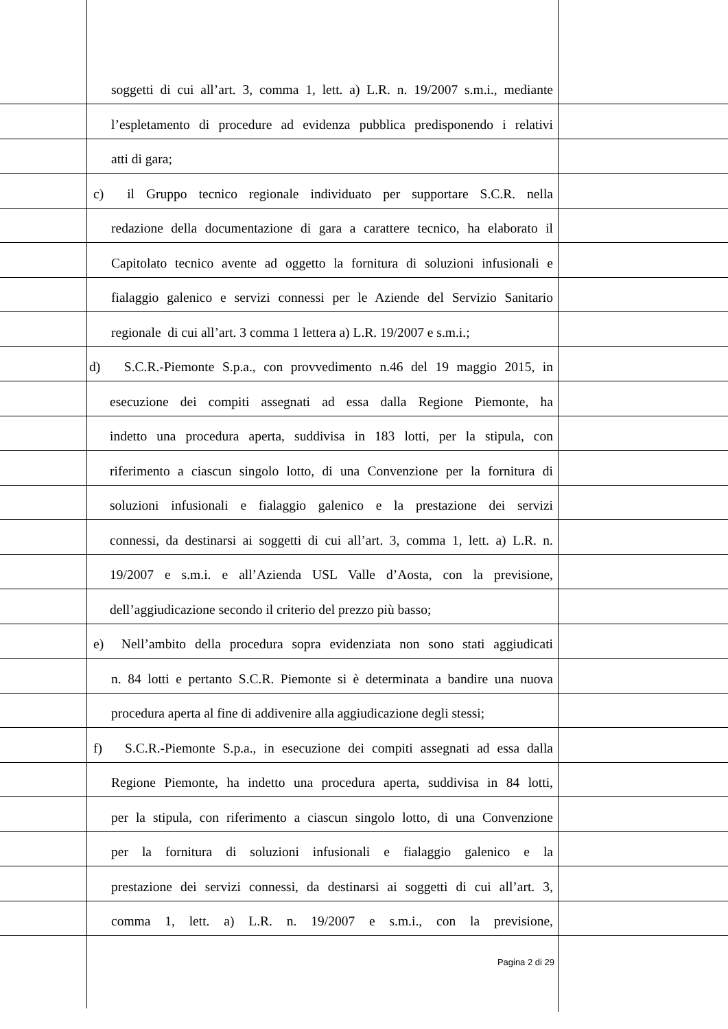soggetti di cui all’art. 3, comma 1, lett. a) L.R. n. 19/2007 s.m.i., mediante
l’espletamento di procedure ad evidenza pubblica predisponendo i relativi
atti di gara;
c) il Gruppo tecnico regionale individuato per supportare S.C.R. nella
redazione della documentazione di gara a carattere tecnico, ha elaborato il
Capitolato tecnico avente ad oggetto la fornitura di soluzioni infusionali e
fialaggio galenico e servizi connessi per le Aziende del Servizio Sanitario
regionale di cui all’art. 3 comma 1 lettera a) L.R. 19/2007 e s.m.i.;
d) S.C.R.-Piemonte S.p.a., con provvedimento n.46 del 19 maggio 2015, in
esecuzione dei compiti assegnati ad essa dalla Regione Piemonte, ha
indetto una procedura aperta, suddivisa in 183 lotti, per la stipula, con
riferimento a ciascun singolo lotto, di una Convenzione per la fornitura di
soluzioni infusionali e fialaggio galenico e la prestazione dei servizi
connessi, da destinarsi ai soggetti di cui all’art. 3, comma 1, lett. a) L.R. n.
19/2007 e s.m.i. e all’Azienda USL Valle d’Aosta, con la previsione,
dell’aggiudicazione secondo il criterio del prezzo più basso;
e) Nell’ambito della procedura sopra evidenziata non sono stati aggiudicati
n. 84 lotti e pertanto S.C.R. Piemonte si è determinata a bandire una nuova
procedura aperta al fine di addivenire alla aggiudicazione degli stessi;
f) S.C.R.-Piemonte S.p.a., in esecuzione dei compiti assegnati ad essa dalla
Regione Piemonte, ha indetto una procedura aperta, suddivisa in 84 lotti,
per la stipula, con riferimento a ciascun singolo lotto, di una Convenzione
per la fornitura di soluzioni infusionali e fialaggio galenico e la
prestazione dei servizi connessi, da destinarsi ai soggetti di cui all’art. 3,
comma 1, lett. a) L.R. n. 19/2007 e s.m.i., con la previsione,
Pagina 2 di 29